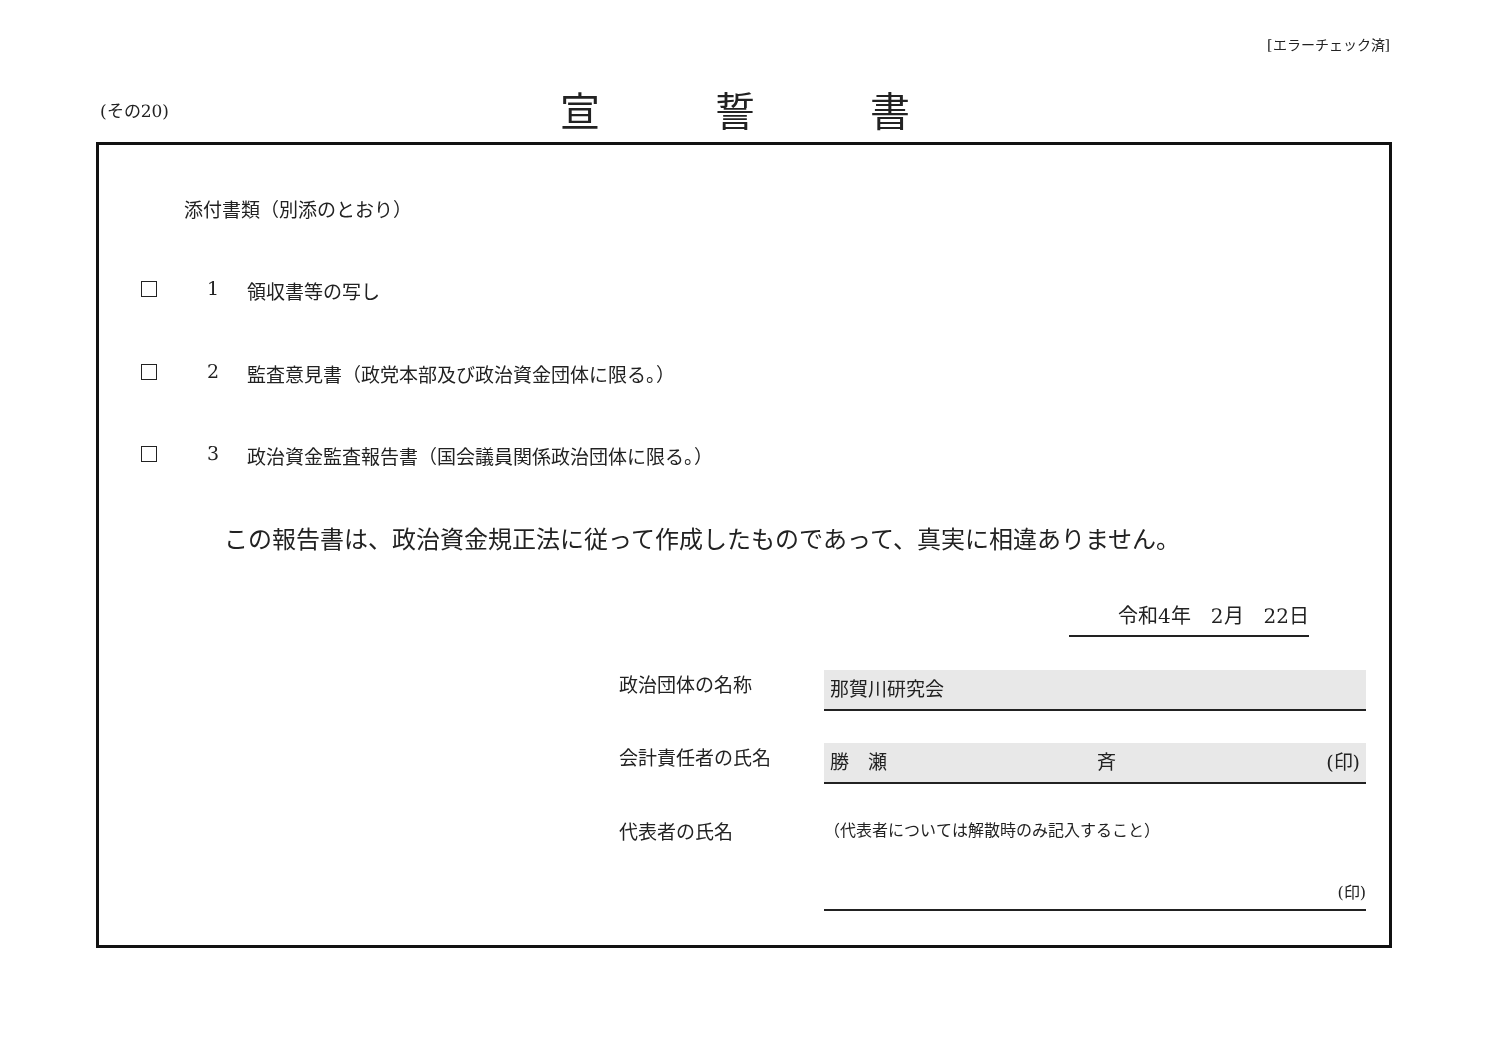[エラーチェック済]
(その20)
宣誓書
添付書類（別添のとおり）
1 領収書等の写し
2 監査意見書（政党本部及び政治資金団体に限る。）
3 政治資金監査報告書（国会議員関係政治団体に限る。）
この報告書は、政治資金規正法に従って作成したものであって、真実に相違ありません。
令和4年　2月　22日
政治団体の名称
那賀川研究会
会計責任者の氏名
勝　瀬 斉 (印)
代表者の氏名
（代表者については解散時のみ記入すること）
(印)